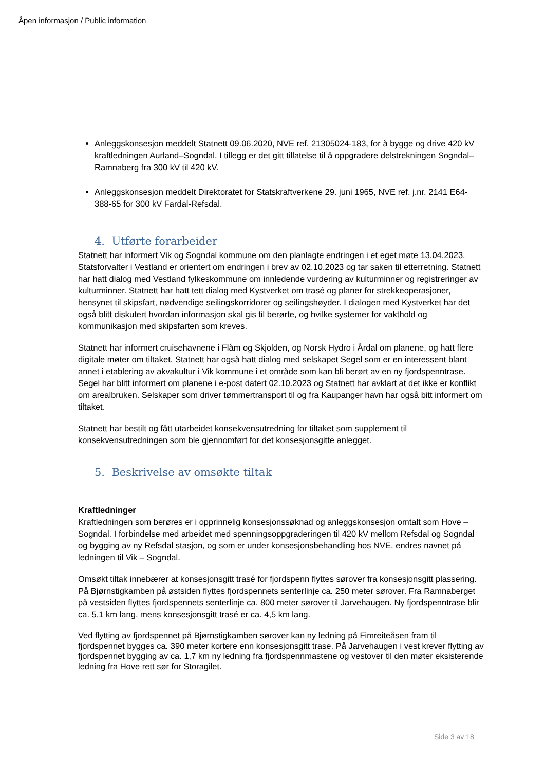Åpen informasjon / Public information
Anleggskonsesjon meddelt Statnett 09.06.2020, NVE ref. 21305024-183, for å bygge og drive 420 kV kraftledningen Aurland–Sogndal. I tillegg er det gitt tillatelse til å oppgradere delstrekningen Sogndal–Ramnaberg fra 300 kV til 420 kV.
Anleggskonsesjon meddelt Direktoratet for Statskraftverkene 29. juni 1965, NVE ref. j.nr. 2141 E64-388-65 for 300 kV Fardal-Refsdal.
4. Utførte forarbeider
Statnett har informert Vik og Sogndal kommune om den planlagte endringen i et eget møte 13.04.2023. Statsforvalter i Vestland er orientert om endringen i brev av 02.10.2023 og tar saken til etterretning. Statnett har hatt dialog med Vestland fylkeskommune om innledende vurdering av kulturminner og registreringer av kulturminner. Statnett har hatt tett dialog med Kystverket om trasé og planer for strekkeoperasjoner, hensynet til skipsfart, nødvendige seilingskorridorer og seilingshøyder. I dialogen med Kystverket har det også blitt diskutert hvordan informasjon skal gis til berørte, og hvilke systemer for vakthold og kommunikasjon med skipsfarten som kreves.
Statnett har informert cruisehavnene i Flåm og Skjolden, og Norsk Hydro i Årdal om planene, og hatt flere digitale møter om tiltaket. Statnett har også hatt dialog med selskapet Segel som er en interessent blant annet i etablering av akvakultur i Vik kommune i et område som kan bli berørt av en ny fjordspenntrase. Segel har blitt informert om planene i e-post datert 02.10.2023 og Statnett har avklart at det ikke er konflikt om arealbruken. Selskaper som driver tømmertransport til og fra Kaupanger havn har også bitt informert om tiltaket.
Statnett har bestilt og fått utarbeidet konsekvensutredning for tiltaket som supplement til konsekvensutredningen som ble gjennomført for det konsesjonsgitte anlegget.
5. Beskrivelse av omsøkte tiltak
Kraftledninger
Kraftledningen som berøres er i opprinnelig konsesjonssøknad og anleggskonsesjon omtalt som Hove – Sogndal. I forbindelse med arbeidet med spenningsoppgraderingen til 420 kV mellom Refsdal og Sogndal og bygging av ny Refsdal stasjon, og som er under konsesjonsbehandling hos NVE, endres navnet på ledningen til Vik – Sogndal.
Omsøkt tiltak innebærer at konsesjonsgitt trasé for fjordspenn flyttes sørover fra konsesjonsgitt plassering. På Bjørnstigkamben på østsiden flyttes fjordspennets senterlinje ca. 250 meter sørover. Fra Ramnaberget på vestsiden flyttes fjordspennets senterlinje ca. 800 meter sørover til Jarvehaugen. Ny fjordspenntrase blir ca. 5,1 km lang, mens konsesjonsgitt trasé er ca. 4,5 km lang.
Ved flytting av fjordspennet på Bjørnstigkamben sørover kan ny ledning på Fimreiteåsen fram til fjordspennet bygges ca. 390 meter kortere enn konsesjonsgitt trase. På Jarvehaugen i vest krever flytting av fjordspennet bygging av ca. 1,7 km ny ledning fra fjordspennmastene og vestover til den møter eksisterende ledning fra Hove rett sør for Storagilet.
Side 3 av 18